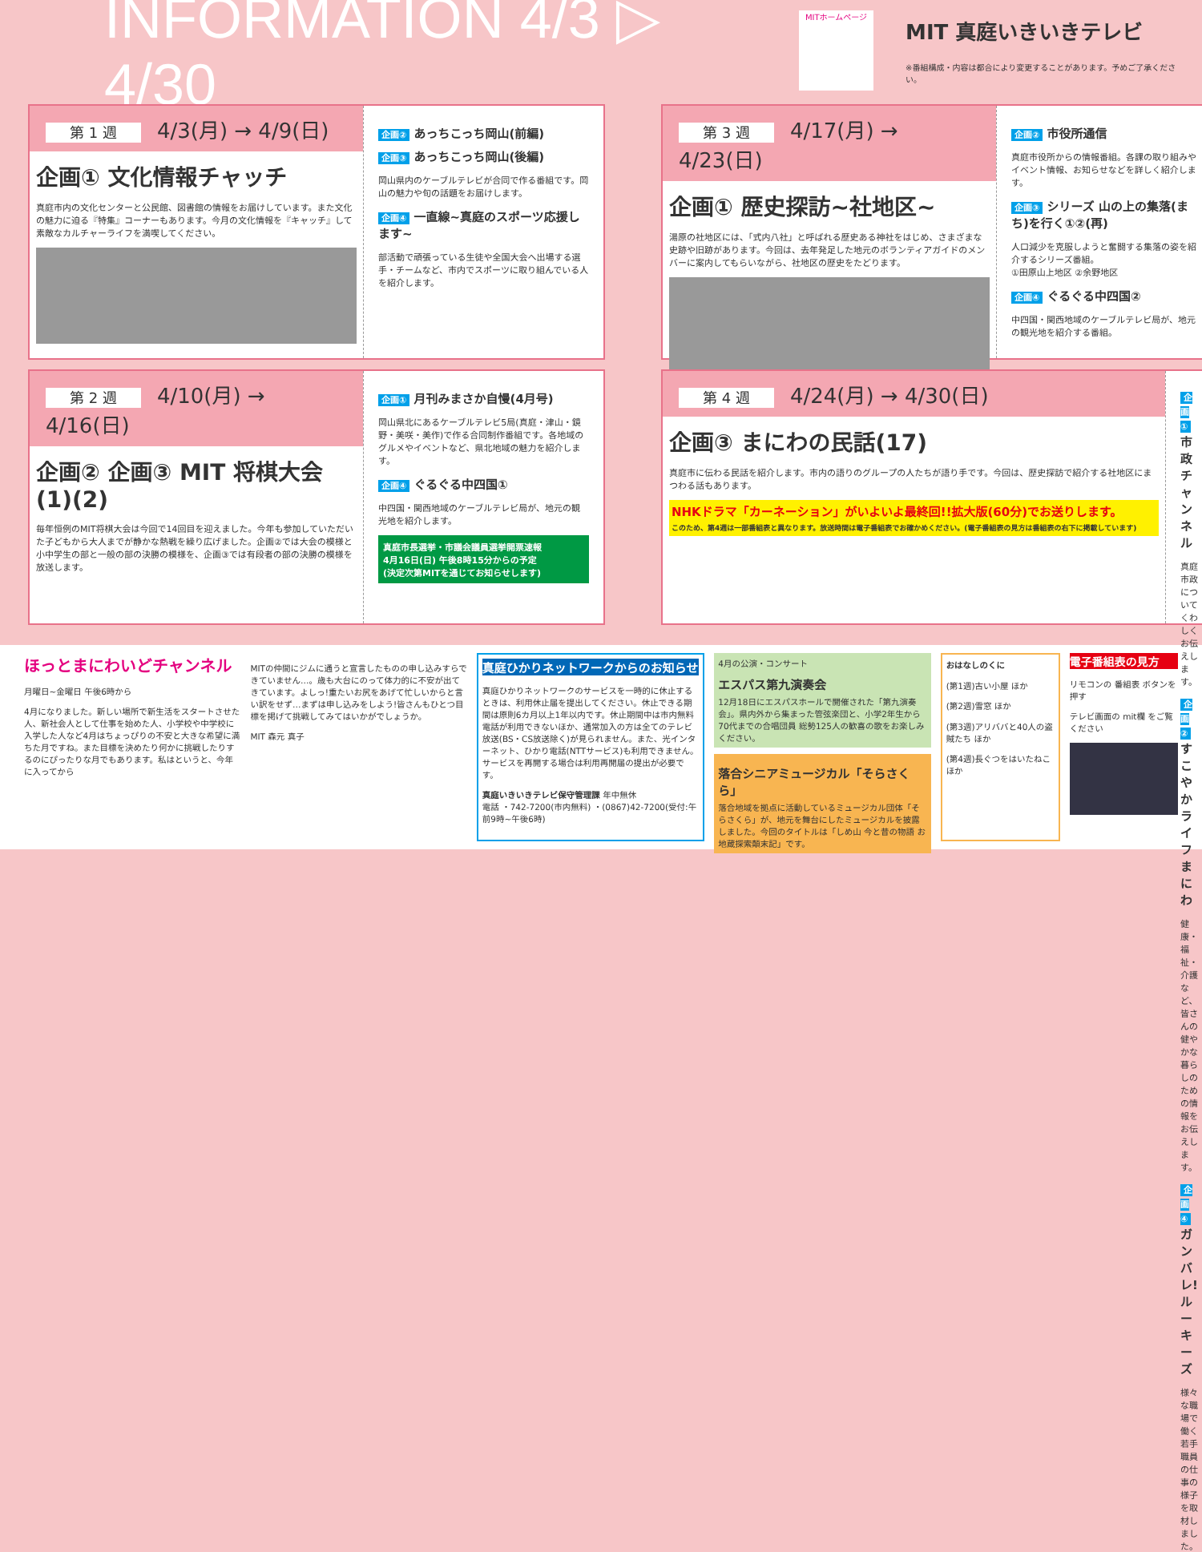INFORMATION 4/3 ▷ 4/30
MITホームページ
MIT 真庭いきいきテレビ
※番組構成・内容は都合により変更することがあります。予めご了承ください。
第 1 週 4/3(月) → 4/9(日)
企画① 文化情報チャッチ
真庭市内の文化センターと公民館、図書館の情報をお届けしています。また文化の魅力に迫る『特集』コーナーもあります。今月の文化情報を『キャッチ』して素敵なカルチャーライフを満喫してください。
企画② あっちこっち岡山(前編)
企画③ あっちこっち岡山(後編)
岡山県内のケーブルテレビが合同で作る番組です。岡山の魅力や旬の話題をお届けします。
企画④ 一直線~真庭のスポーツ応援します~
部活動で頑張っている生徒や全国大会へ出場する選手・チームなど、市内でスポーツに取り組んでいる人を紹介します。
第 3 週 4/17(月) → 4/23(日)
企画① 歴史探訪~社地区~
湯原の社地区には、「式内八社」と呼ばれる歴史ある神社をはじめ、さまざまな史跡や旧跡があります。今回は、去年発足した地元のボランティアガイドのメンバーに案内してもらいながら、社地区の歴史をたどります。
企画② 市役所通信
真庭市役所からの情報番組。各課の取り組みやイベント情報、お知らせなどを詳しく紹介します。
企画③ シリーズ 山の上の集落(まち)を行く①②(再)
人口減少を克服しようと奮闘する集落の姿を紹介するシリーズ番組。
①田原山上地区 ②余野地区
企画④ ぐるぐる中四国②
中四国・関西地域のケーブルテレビ局が、地元の観光地を紹介する番組。
第 2 週 4/10(月) → 4/16(日)
企画② 企画③ MIT 将棋大会(1)(2)
毎年恒例のMIT将棋大会は今回で14回目を迎えました。今年も参加していただいた子どもから大人までが静かな熱戦を繰り広げました。企画②では大会の模様と小中学生の部と一般の部の決勝の模様を、企画③では有段者の部の決勝の模様を放送します。
企画① 月刊みまさか自慢(4月号)
岡山県北にあるケーブルテレビ5局(真庭・津山・鏡野・美咲・美作)で作る合同制作番組です。各地域のグルメやイベントなど、県北地域の魅力を紹介します。
企画④ ぐるぐる中四国①
中四国・関西地域のケーブルテレビ局が、地元の観光地を紹介します。
真庭市長選挙・市議会議員選挙開票速報
4月16日(日) 午後8時15分からの予定
(決定次第MITを通じてお知らせします)
第 4 週 4/24(月) → 4/30(日)
企画③ まにわの民話(17)
真庭市に伝わる民話を紹介します。市内の語りのグループの人たちが語り手です。今回は、歴史探訪で紹介する社地区にまつわる話もあります。
NHKドラマ「カーネーション」がいよいよ最終回!!拡大版(60分)でお送りします。
このため、第4週は一部番組表と異なります。放送時間は電子番組表でお確かめください。(電子番組表の見方は番組表の右下に掲載しています)
企画① 市政チャンネル
真庭市政についてくわしくお伝えします。
企画② すこやかライフまにわ
健康・福祉・介護など、皆さんの健やかな暮らしのための情報をお伝えします。
企画④ ガンバレ!ルーキーズ
様々な職場で働く若手職員の仕事の様子を取材しました。
ほっとまにわいどチャンネル
月曜日~金曜日 午後6時から
4月になりました。新しい場所で新生活をスタートさせた人、新社会人として仕事を始めた人、小学校や中学校に入学した人など4月はちょっぴりの不安と大きな希望に満ちた月ですね。また目標を決めたり何かに挑戦したりするのにぴったりな月でもあります。私はというと、今年に入ってから
MITの仲間にジムに通うと宣言したものの申し込みすらできていません…。歳も大台にのって体力的に不安が出てきています。よしっ!重たいお尻をあげて忙しいからと言い訳をせず…まずは申し込みをしよう!皆さんもひとつ目標を掲げて挑戦してみてはいかがでしょうか。
MIT 森元 真子
真庭ひかりネットワークからのお知らせ
真庭ひかりネットワークのサービスを一時的に休止するときは、利用休止届を提出してください。休止できる期間は原則6カ月以上1年以内です。休止期間中は市内無料電話が利用できないほか、通常加入の方は全てのテレビ放送(BS・CS放送除く)が見られません。また、光インターネット、ひかり電話(NTTサービス)も利用できません。サービスを再開する場合は利用再開届の提出が必要です。
真庭いきいきテレビ保守管理課 年中無休
電話 ・742-7200(市内無料) ・(0867)42-7200(受付:午前9時~午後6時)
4月の公演・コンサート
エスパス第九演奏会
12月18日にエスパスホールで開催された「第九演奏会」。県内外から集まった管弦楽団と、小学2年生から70代までの合唱団員 総勢125人の歓喜の歌をお楽しみください。
落合シニアミュージカル「そらさくら」
落合地域を拠点に活動しているミュージカル団体「そらさくら」が、地元を舞台にしたミュージカルを披露しました。今回のタイトルは「しめ山 今と昔の物語 お地蔵探索顛末記」です。
おはなしのくに
(第1週)古い小屋 ほか
(第2週)雪窓 ほか
(第3週)アリババと40人の盗賊たち ほか
(第4週)長ぐつをはいたねこ ほか
電子番組表の見方
リモコンの 番組表 ボタンを押す
テレビ画面の mit欄 をご覧ください